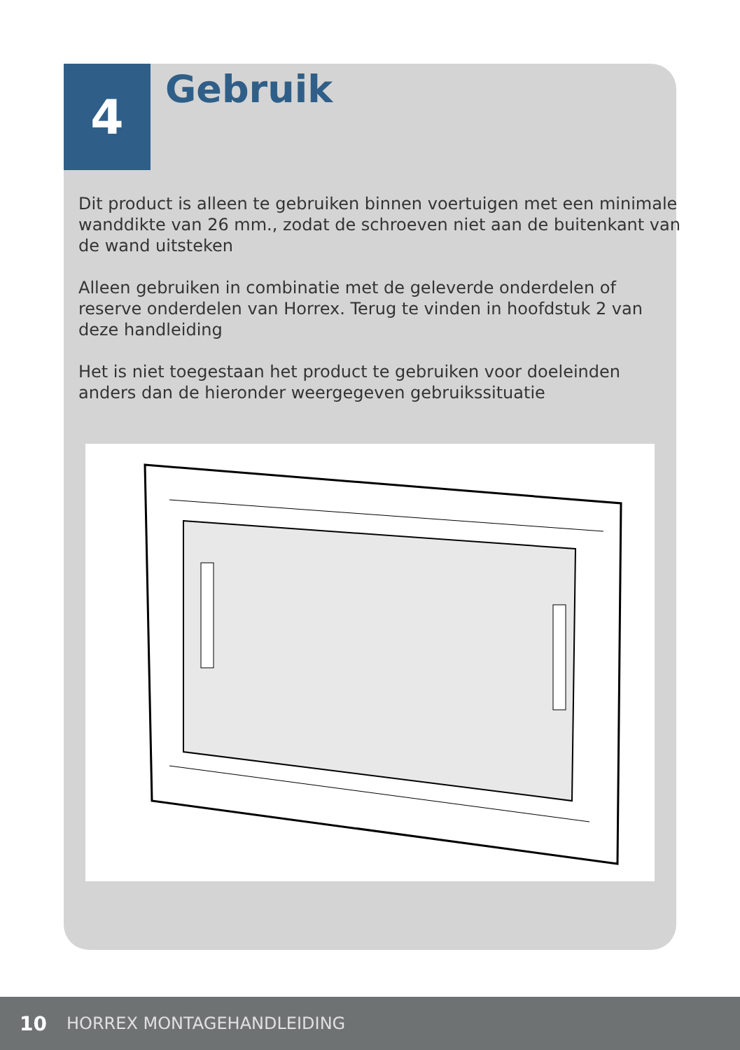4 Gebruik
Dit product is alleen te gebruiken binnen voertuigen met een minimale wanddikte van 26 mm., zodat de schroeven niet aan de buitenkant van de wand uitsteken
Alleen gebruiken in combinatie met de geleverde onderdelen of reserve onderdelen van Horrex. Terug te vinden in hoofdstuk 2 van deze handleiding
Het is niet toegestaan het product te gebruiken voor doeleinden anders dan de hieronder weergegeven gebruikssituatie
10 HORREX MONTAGEHANDLEIDING